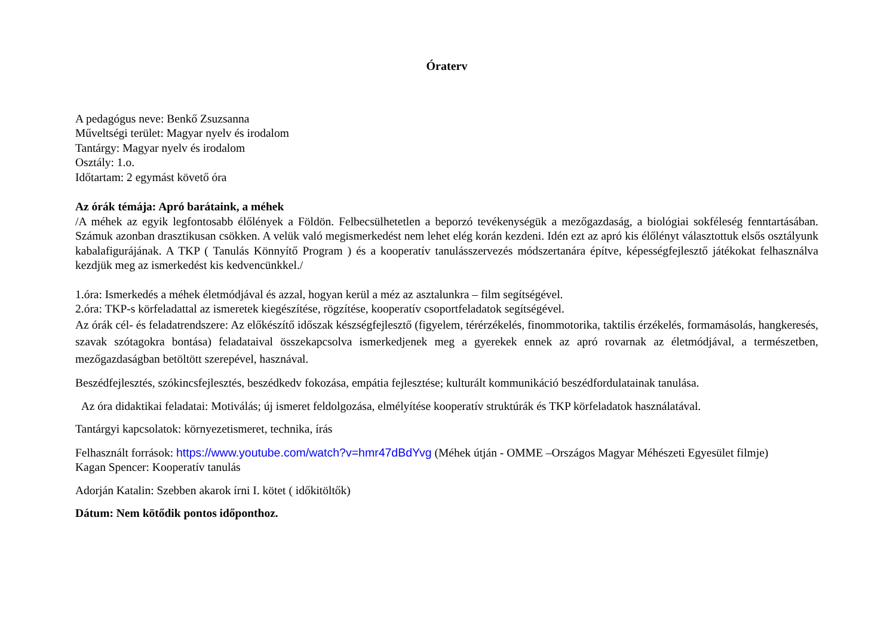Óraterv
A pedagógus neve: Benkő Zsuzsanna
Műveltségi terület: Magyar nyelv és irodalom
Tantárgy: Magyar nyelv és irodalom
Osztály: 1.o.
Időtartam: 2 egymást követő óra
Az órák témája: Apró barátaink, a méhek
/A méhek az egyik legfontosabb élőlények a Földön. Felbecsülhetetlen a beporzó tevékenységük a mezőgazdaság, a biológiai sokféleség fenntartásában. Számuk azonban drasztikusan csökken. A velük való megismerkedést nem lehet elég korán kezdeni. Idén ezt az apró kis élőlényt választottuk elsős osztályunk kabalafigurájának. A TKP ( Tanulás Könnyítő Program ) és a kooperatív tanulásszervezés módszertanára építve, képességfejlesztő játékokat felhasználva kezdjük meg az ismerkedést kis kedvencünkkel./
1.óra: Ismerkedés a méhek életmódjával és azzal, hogyan kerül a méz az asztalunkra – film segítségével.
2.óra: TKP-s körfeladattal az ismeretek kiegészítése, rögzítése, kooperatív csoportfeladatok segítségével.
Az órák cél- és feladatrendszere: Az előkészítő időszak készségfejlesztő (figyelem, térérzékelés, finommotorika, taktilis érzékelés, formamásolás, hangkeresés, szavak szótagokra bontása) feladataival összekapcsolva ismerkedjenek meg a gyerekek ennek az apró rovarnak az életmódjával, a természetben, mezőgazdaságban betöltött szerepével, hasznával.
Beszédfejlesztés, szókincsfejlesztés, beszédkedv fokozása, empátia fejlesztése; kulturált kommunikáció beszédfordulatainak tanulása.
Az óra didaktikai feladatai: Motiválás; új ismeret feldolgozása, elmélyítése kooperatív struktúrák és TKP körfeladatok használatával.
Tantárgyi kapcsolatok: környezetismeret, technika, írás
Felhasznált források: https://www.youtube.com/watch?v=hmr47dBdYvg (Méhek útján - OMME –Országos Magyar Méhészeti Egyesület filmje)
Kagan Spencer: Kooperatív tanulás
Adorján Katalin: Szebben akarok írni I. kötet ( időkitöltők)
Dátum: Nem kötődik pontos időponthoz.